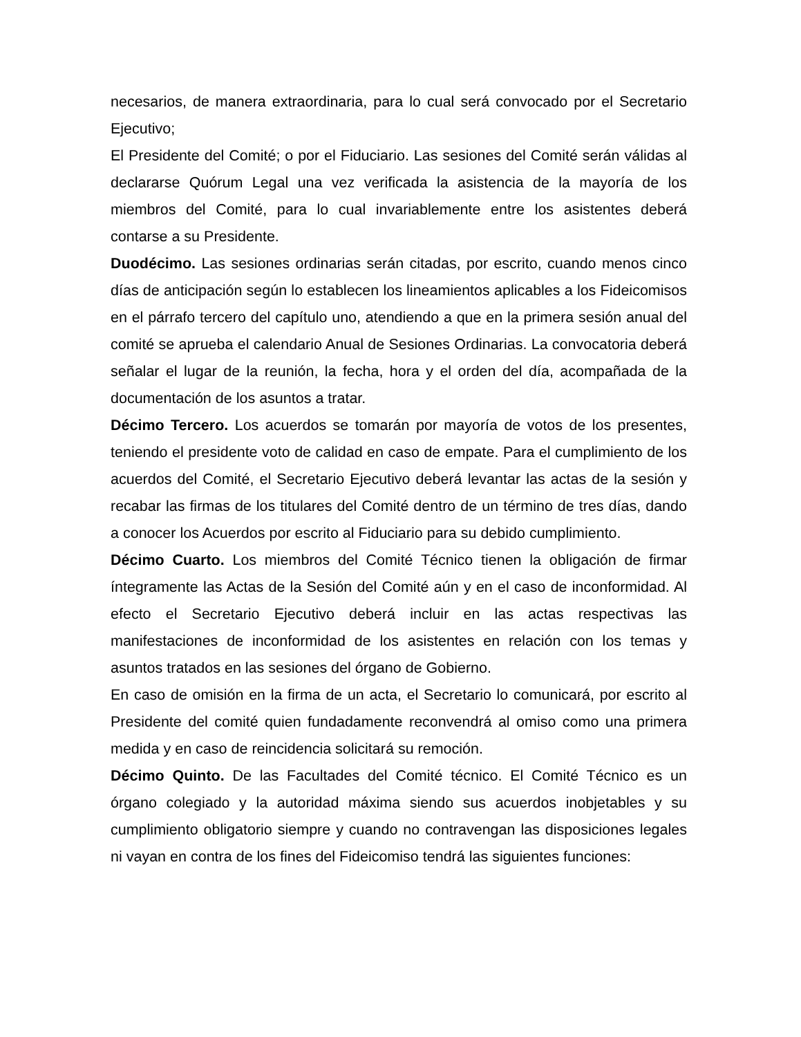necesarios, de manera extraordinaria, para lo cual será convocado por el Secretario Ejecutivo;
El Presidente del Comité; o por el Fiduciario. Las sesiones del Comité serán válidas al declararse Quórum Legal una vez verificada la asistencia de la mayoría de los miembros del Comité, para lo cual invariablemente entre los asistentes deberá contarse a su Presidente.
Duodécimo. Las sesiones ordinarias serán citadas, por escrito, cuando menos cinco días de anticipación según lo establecen los lineamientos aplicables a los Fideicomisos en el párrafo tercero del capítulo uno, atendiendo a que en la primera sesión anual del comité se aprueba el calendario Anual de Sesiones Ordinarias. La convocatoria deberá señalar el lugar de la reunión, la fecha, hora y el orden del día, acompañada de la documentación de los asuntos a tratar.
Décimo Tercero. Los acuerdos se tomarán por mayoría de votos de los presentes, teniendo el presidente voto de calidad en caso de empate. Para el cumplimiento de los acuerdos del Comité, el Secretario Ejecutivo deberá levantar las actas de la sesión y recabar las firmas de los titulares del Comité dentro de un término de tres días, dando a conocer los Acuerdos por escrito al Fiduciario para su debido cumplimiento.
Décimo Cuarto. Los miembros del Comité Técnico tienen la obligación de firmar íntegramente las Actas de la Sesión del Comité aún y en el caso de inconformidad. Al efecto el Secretario Ejecutivo deberá incluir en las actas respectivas las manifestaciones de inconformidad de los asistentes en relación con los temas y asuntos tratados en las sesiones del órgano de Gobierno.
En caso de omisión en la firma de un acta, el Secretario lo comunicará, por escrito al Presidente del comité quien fundadamente reconvendrá al omiso como una primera medida y en caso de reincidencia solicitará su remoción.
Décimo Quinto. De las Facultades del Comité técnico. El Comité Técnico es un órgano colegiado y la autoridad máxima siendo sus acuerdos inobjetables y su cumplimiento obligatorio siempre y cuando no contravengan las disposiciones legales ni vayan en contra de los fines del Fideicomiso tendrá las siguientes funciones: